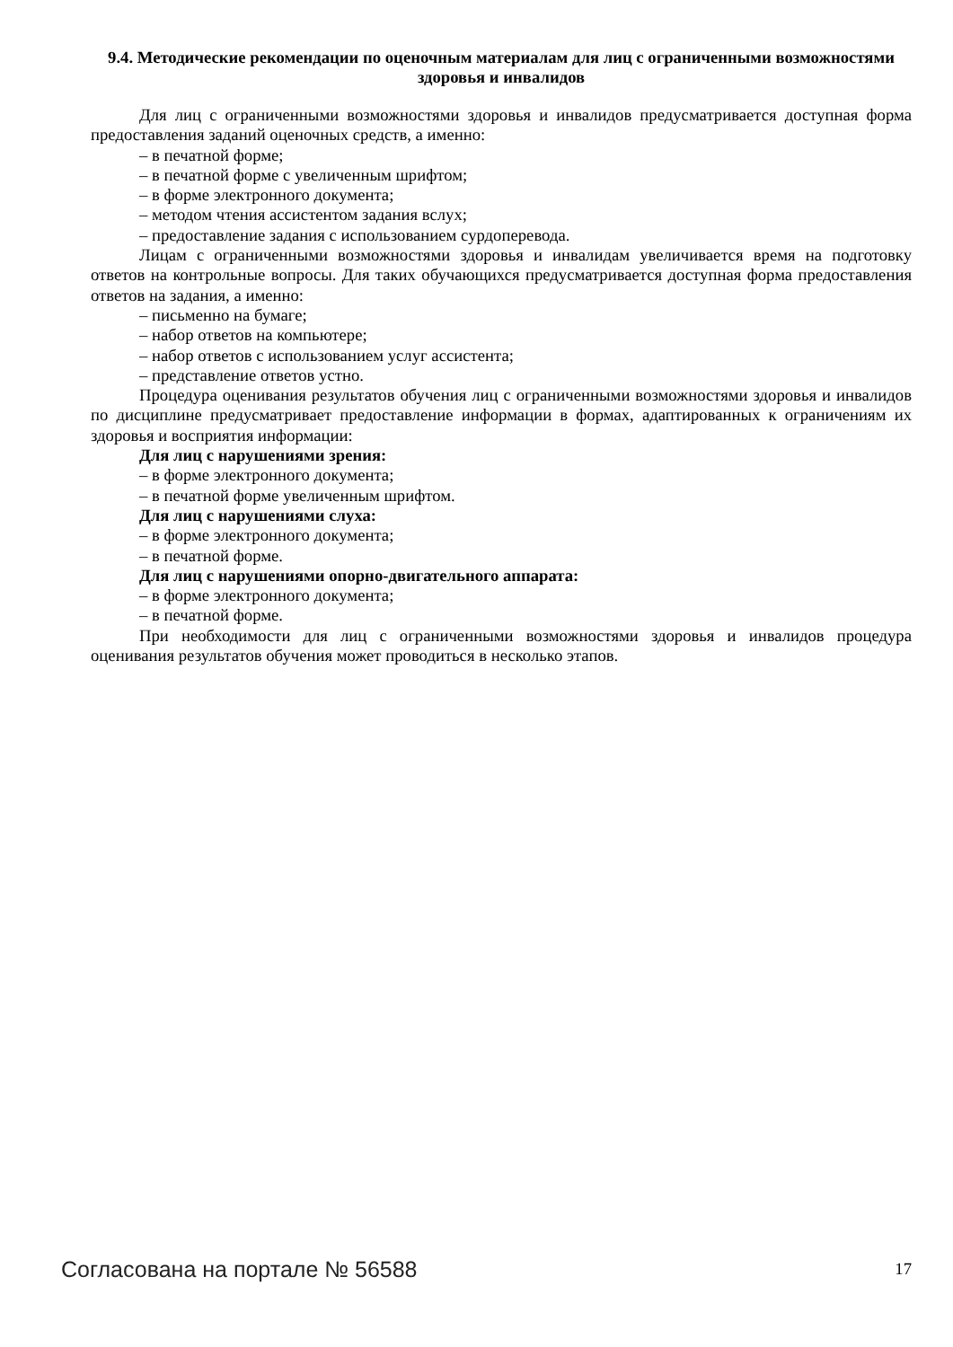9.4. Методические рекомендации по оценочным материалам для лиц с ограниченными возможностями здоровья и инвалидов
Для лиц с ограниченными возможностями здоровья и инвалидов предусматривается доступная форма предоставления заданий оценочных средств, а именно:
– в печатной форме;
– в печатной форме с увеличенным шрифтом;
– в форме электронного документа;
– методом чтения ассистентом задания вслух;
– предоставление задания с использованием сурдоперевода.
Лицам с ограниченными возможностями здоровья и инвалидам увеличивается время на подготовку ответов на контрольные вопросы. Для таких обучающихся предусматривается доступная форма предоставления ответов на задания, а именно:
– письменно на бумаге;
– набор ответов на компьютере;
– набор ответов с использованием услуг ассистента;
– представление ответов устно.
Процедура оценивания результатов обучения лиц с ограниченными возможностями здоровья и инвалидов по дисциплине предусматривает предоставление информации в формах, адаптированных к ограничениям их здоровья и восприятия информации:
Для лиц с нарушениями зрения:
– в форме электронного документа;
– в печатной форме увеличенным шрифтом.
Для лиц с нарушениями слуха:
– в форме электронного документа;
– в печатной форме.
Для лиц с нарушениями опорно-двигательного аппарата:
– в форме электронного документа;
– в печатной форме.
При необходимости для лиц с ограниченными возможностями здоровья и инвалидов процедура оценивания результатов обучения может проводиться в несколько этапов.
Согласована на портале № 56588 17